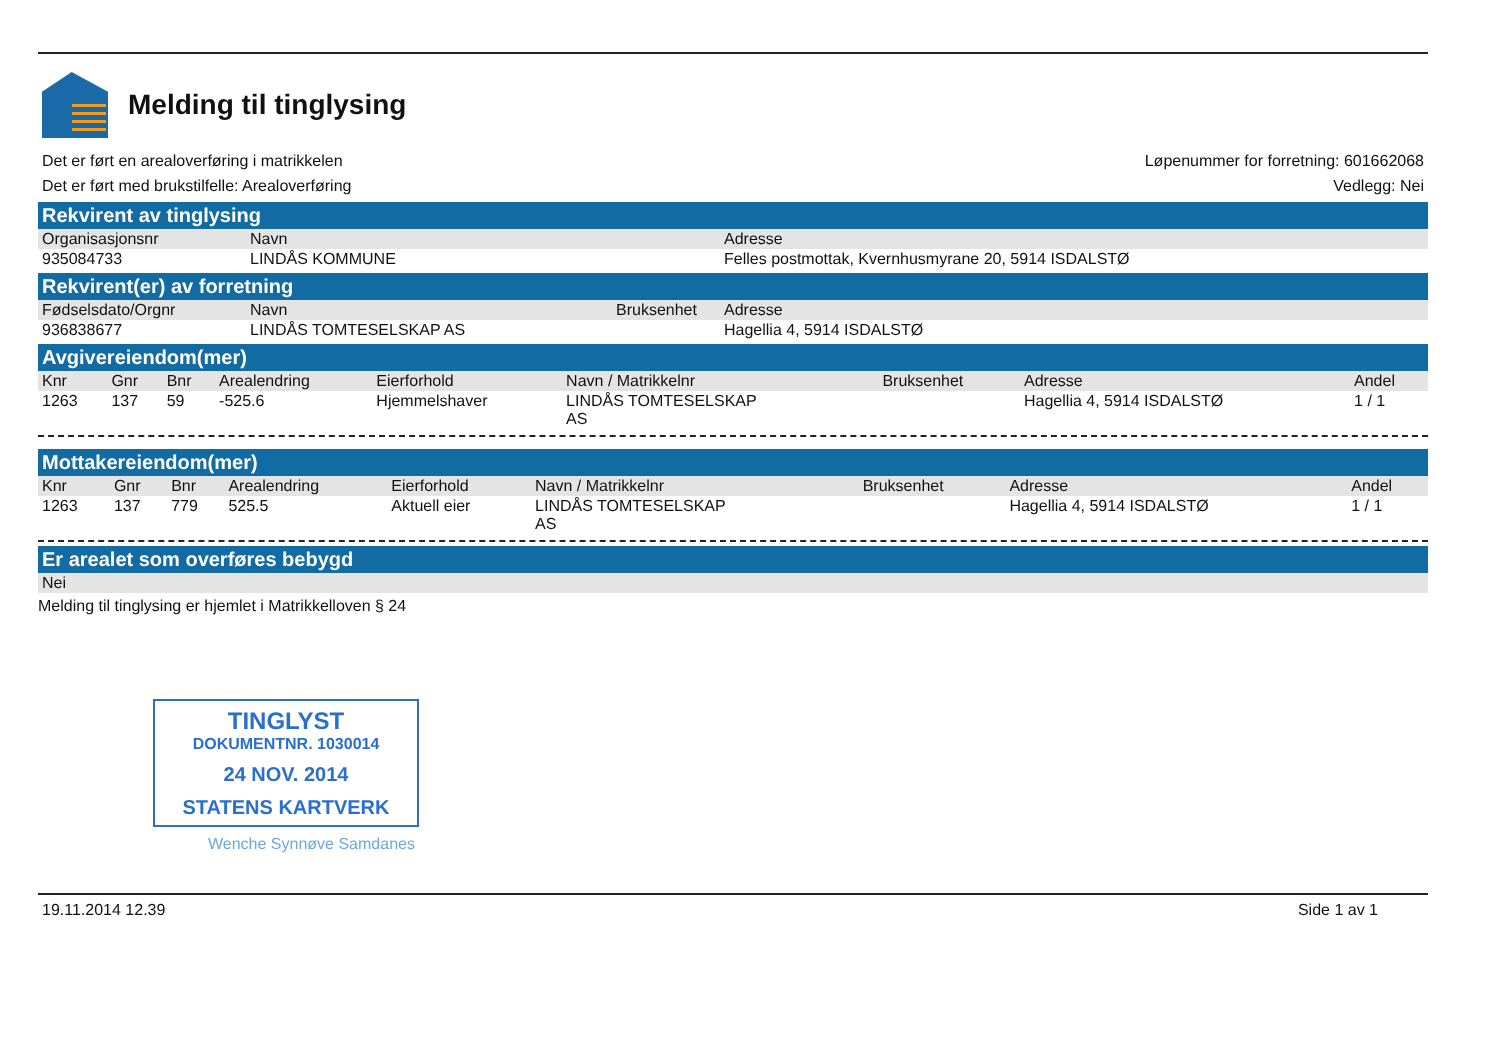Melding til tinglysing
Det er ført en arealoverføring i matrikkelen
Det er ført med brukstilfelle: Arealoverføring
Løpenummer for forretning: 601662068
Vedlegg: Nei
Rekvirent av tinglysing
| Organisasjonsnr | Navn | Adresse |
| --- | --- | --- |
| 935084733 | LINDÅS KOMMUNE | Felles postmottak, Kvernhusmyrane 20, 5914 ISDALSTØ |
Rekvirent(er) av forretning
| Fødselsdato/Orgnr | Navn | Bruksenhet | Adresse |
| --- | --- | --- | --- |
| 936838677 | LINDÅS TOMTESELSKAP AS | | Hagellia 4, 5914 ISDALSTØ |
Avgivereiendom(mer)
| Knr | Gnr | Bnr | Arealendring | Eierforhold | Navn / Matrikkelnr | Bruksenhet | Adresse | Andel |
| --- | --- | --- | --- | --- | --- | --- | --- | --- |
| 1263 | 137 | 59 | -525.6 | Hjemmelshaver | LINDÅS TOMTESELSKAP AS | | Hagellia 4, 5914 ISDALSTØ | 1 / 1 |
Mottakereiendom(mer)
| Knr | Gnr | Bnr | Arealendring | Eierforhold | Navn / Matrikkelnr | Bruksenhet | Adresse | Andel |
| --- | --- | --- | --- | --- | --- | --- | --- | --- |
| 1263 | 137 | 779 | 525.5 | Aktuell eier | LINDÅS TOMTESELSKAP AS | | Hagellia 4, 5914 ISDALSTØ | 1 / 1 |
Er arealet som overføres bebygd
Nei
Melding til tinglysing er hjemlet i Matrikkelloven § 24
TINGLYST
DOKUMENTNR. 1030014
24 NOV. 2014
STATENS KARTVERK
Wenche Synnøve Samdanes
19.11.2014 12.39 Side 1 av 1